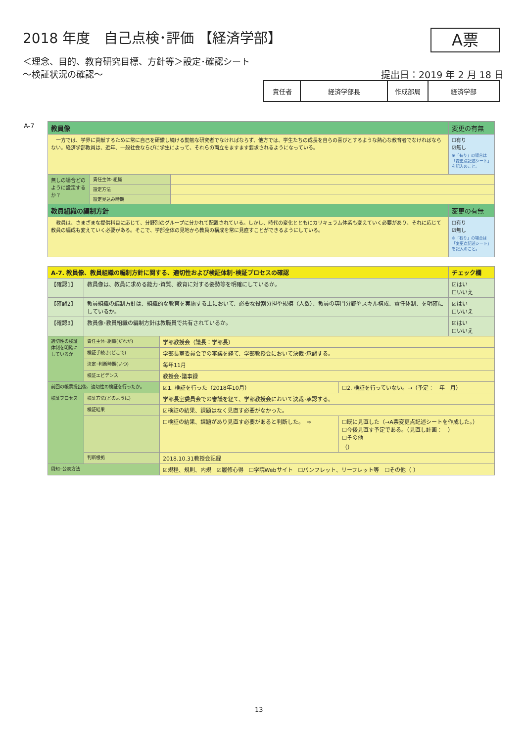2018 年度　自己点検･評価 【経済学部】
A票
＜理念、目的、教育研究目標、方針等＞設定･確認シート
～検証状況の確認～
提出日：2019 年 2 月 18 日
| 責任者 | 経済学部長 | 作成部局 | 経済学部 |
A-7
| 教員像 | | | 変更の有無 |
| 一方では、学界に貢献するために常に自己を研鑽し続ける勤勉な研究者でなければならず、他方では、学生たちの成長を自らの喜びとするような熱心な教育者でなければならない。経済学部教員は、近年、一般社会ならびに学生によって、それらの両立をますます要求されるようになっている。 | | | ☐有り ☑無し ※「有り」の場合は「変更点記述シート」を記入のこと。 |
| 無しの場合どのように設定するか？ | 責任主体･組織 | | |
| | 設定方法 | | |
| | 設定見込み時期 | | |
| 教員組織の編制方針 | | | 変更の有無 |
| 教員は、さまざまな提供科目に応じて、分野別のグループに分かれて配置されている。しかし、時代の変化とともにカリキュラム体系も変えていく必要があり、それに応じて教員の編成も変えていく必要がある。そこで、学部全体の見地から教員の構成を常に見直すことができるようにしている。 | | | ☐有り ☑無し ※「有り」の場合は「変更点記述シート」を記入のこと。 |
| A-7. 教員像、教員組織の編制方針に関する、適切性および検証体制･検証プロセスの確認 | | | | チェック欄 |
| 【確認1】 | 教員像は、教員に求める能力･資質、教育に対する姿勢等を明確にしているか。 | | | ☑はい ☐いいえ |
| 【確認2】 | 教員組織の編制方針は、組織的な教育を実施する上において、必要な役割分担や規模（人数）、教員の専門分野やスキル構成、責任体制、を明確にしているか。 | | | ☑はい ☐いいえ |
| 【確認3】 | 教員像･教員組織の編制方針は教職員で共有されているか。 | | | ☑はい ☐いいえ |
| 適切性の検証体制を明確にしているか | 責任主体･組織(だれが) | 学部教授会（議長：学部長） | | |
| | 検証手続き(どこで) | 学部長室委員会での審議を経て、学部教授会において決裁･承認する。 | | |
| | 決定･判断時期(いつ) | 毎年11月 | | |
| | 検証エビデンス | 教授会･議事録 | | |
| 前回の帳票提出後、適切性の検証を行ったか。 | | ☑1. 検証を行った（2018年10月） | ☐2. 検証を行っていない。→（予定： 年 月） | |
| 検証プロセス | 検証方法(どのように) | 学部長室委員会での審議を経て、学部教授会において決裁･承認する。 | | |
| | 検証結果 | ☑検証の結果、課題はなく見直す必要がなかった。 | | |
| | | ☐検証の結果、課題があり見直す必要があると判断した。 ⇨ | ☐既に見直した（→A票変更点記述シートを作成した。） ☐今後見直す予定である。（見直し計画： ） ☐その他 （） | |
| | 判断根拠 | 2018.10.31教授会記録 | | |
| 周知･公表方法 | | ☑規程、規則、内規 ☑履修心得 ☐学院Webサイト ☐パンフレット、リーフレット等 ☐その他（ ） | | |
13